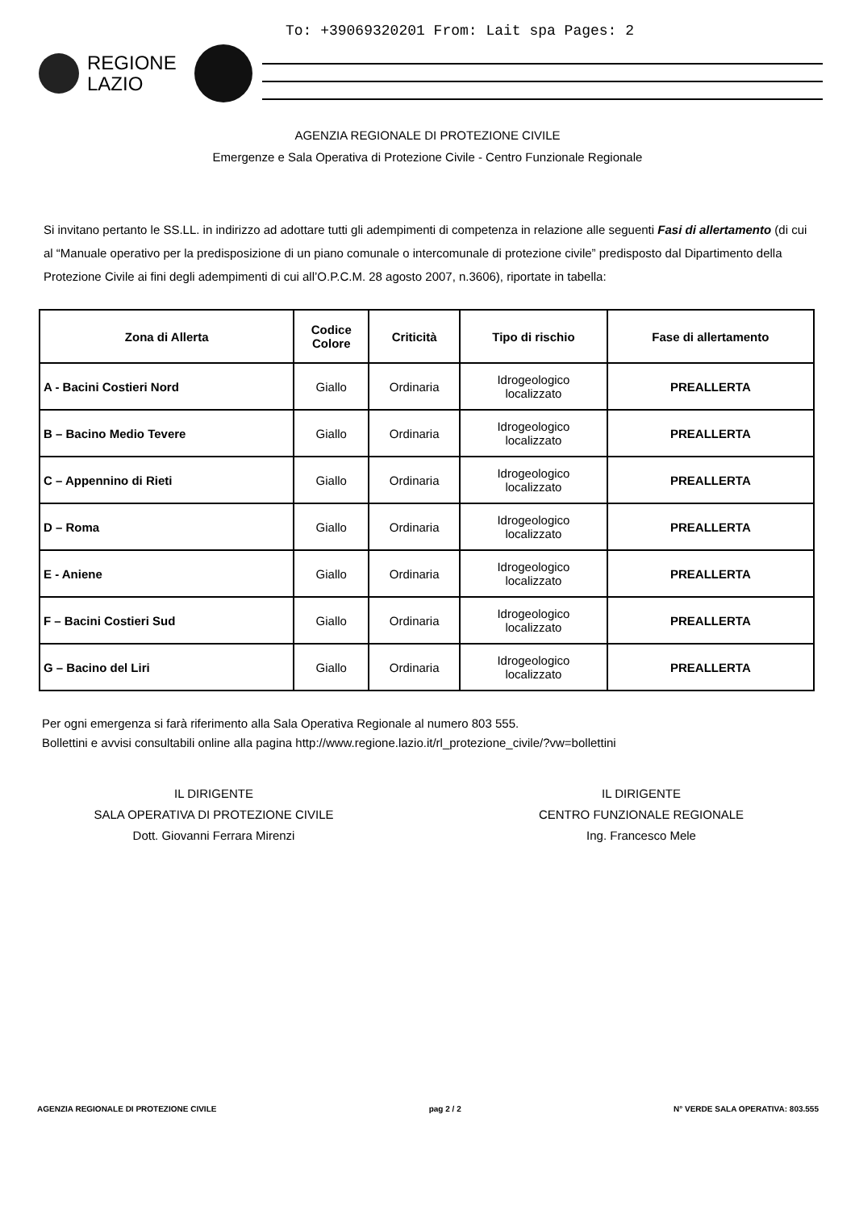To: +39069320201 From: Lait spa Pages: 2
REGIONE
LAZIO
AGENZIA REGIONALE DI PROTEZIONE CIVILE
Emergenze e Sala Operativa di Protezione Civile - Centro Funzionale Regionale
Si invitano pertanto le SS.LL. in indirizzo ad adottare tutti gli adempimenti di competenza in relazione alle seguenti Fasi di allertamento (di cui al “Manuale operativo per la predisposizione di un piano comunale o intercomunale di protezione civile” predisposto dal Dipartimento della Protezione Civile ai fini degli adempimenti di cui all’O.P.C.M. 28 agosto 2007, n.3606), riportate in tabella:
| Zona di Allerta | Codice Colore | Criticità | Tipo di rischio | Fase di allertamento |
| --- | --- | --- | --- | --- |
| A - Bacini Costieri Nord | Giallo | Ordinaria | Idrogeologico localizzato | PREALLERTA |
| B – Bacino Medio Tevere | Giallo | Ordinaria | Idrogeologico localizzato | PREALLERTA |
| C – Appennino di Rieti | Giallo | Ordinaria | Idrogeologico localizzato | PREALLERTA |
| D – Roma | Giallo | Ordinaria | Idrogeologico localizzato | PREALLERTA |
| E - Aniene | Giallo | Ordinaria | Idrogeologico localizzato | PREALLERTA |
| F – Bacini Costieri Sud | Giallo | Ordinaria | Idrogeologico localizzato | PREALLERTA |
| G – Bacino del Liri | Giallo | Ordinaria | Idrogeologico localizzato | PREALLERTA |
Per ogni emergenza si farà riferimento alla Sala Operativa Regionale al numero 803 555.
Bollettini e avvisi consultabili online alla pagina http://www.regione.lazio.it/rl_protezione_civile/?vw=bollettini
IL DIRIGENTE
SALA OPERATIVA DI PROTEZIONE CIVILE
Dott. Giovanni Ferrara Mirenzi
IL DIRIGENTE
CENTRO FUNZIONALE REGIONALE
Ing. Francesco Mele
AGENZIA REGIONALE DI PROTEZIONE CIVILE pag 2 / 2 N° VERDE SALA OPERATIVA: 803.555